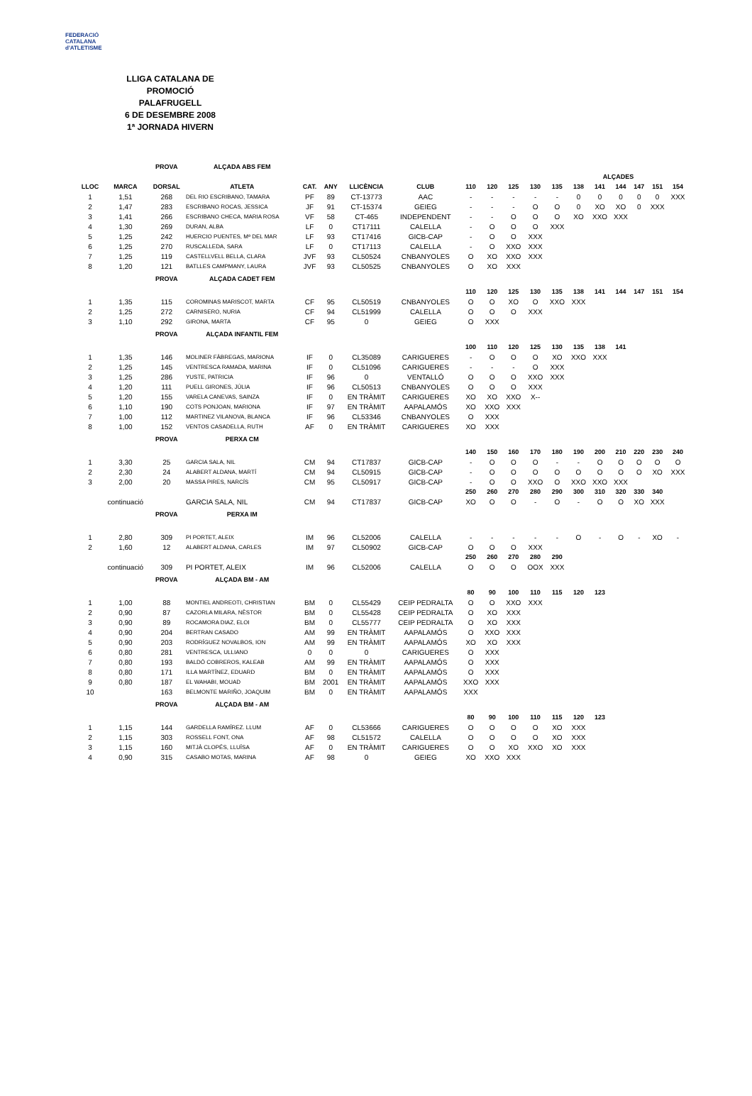FEDERACIÓ CATALANA d'ATLETISME
LLIGA CATALANA DE PROMOCIÓ
PALAFRUGELL
6 DE DESEMBRE 2008
1ª JORNADA HIVERN
| | | PROVA | ALÇADA ABS FEM | | | | | | | | | | | | | | | |
| | | | | | | | | | | | | | | ALÇADES | | | | |
| LLOC | MARCA | DORSAL | ATLETA | CAT. | ANY | LLICÈNCIA | CLUB | 110 | 120 | 125 | 130 | 135 | 138 | 141 | 144 | 147 | 151 | 154 |
| 1 | 1,51 | 268 | DEL RIO ESCRIBANO, TAMARA | PF | 89 | CT-13773 | AAC | - | - | - | - | - | 0 | 0 | 0 | 0 | 0 | XXX |
| 2 | 1,47 | 283 | ESCRIBANO ROCAS, JESSICA | JF | 91 | CT-15374 | GEIEG | - | - | - | O | O | 0 | XO | XO | 0 | XXX | |
| 3 | 1,41 | 266 | ESCRIBANO CHECA, MARIA ROSA | VF | 58 | CT-465 | INDEPENDENT | - | - | O | O | O | XO | XXO | XXX | | | |
| 4 | 1,30 | 269 | DURAN, ALBA | LF | 0 | CT17111 | CALELLA | - | O | O | O | XXX | | | | | | |
| 5 | 1,25 | 242 | HUERCIO PUENTES, Mª DEL MAR | LF | 93 | CT17416 | GICB-CAP | - | O | O | XXX | | | | | | | |
| 6 | 1,25 | 270 | RUSCALLEDA, SARA | LF | 0 | CT17113 | CALELLA | - | O | XXO | XXX | | | | | | | |
| 7 | 1,25 | 119 | CASTELLVELL BELLA, CLARA | JVF | 93 | CL50524 | CNBANYOLES | O | XO | XXO | XXX | | | | | | | |
| 8 | 1,20 | 121 | BATLLES CAMPMANY, LAURA | JVF | 93 | CL50525 | CNBANYOLES | O | XO | XXX | | | | | | | | |
| | | PROVA | ALÇADA CADET FEM | | | | | | | | | | | | | | | |
| | | | | | | | | 110 | 120 | 125 | 130 | 135 | 138 | 141 | 144 | 147 | 151 | 154 |
| 1 | 1,35 | 115 | COROMINAS MARISCOT, MARTA | CF | 95 | CL50519 | CNBANYOLES | O | O | XO | O | XXO | XXX | | | | | |
| 2 | 1,25 | 272 | CARNISERO, NURIA | CF | 94 | CL51999 | CALELLA | O | O | O | XXX | | | | | | | |
| 3 | 1,10 | 292 | GIRONA, MARTA | CF | 95 | 0 | GEIEG | O | XXX | | | | | | | | | |
| | | PROVA | ALÇADA INFANTIL FEM | | | | | | | | | | | | | | | |
| | | | | | | | | 100 | 110 | 120 | 125 | 130 | 135 | 138 | 141 | | | |
| 1 | 1,35 | 146 | MOLINER FÀBREGAS, MARIONA | IF | 0 | CL35089 | CARIGUERES | - | O | O | O | XO | XXO | XXX | | | | |
| 2 | 1,25 | 145 | VENTRESCA RAMADA, MARINA | IF | 0 | CL51096 | CARIGUERES | - | - | - | O | XXX | | | | | | |
| 3 | 1,25 | 286 | YUSTE, PATRICIA | IF | 96 | 0 | VENTALLÓ | O | O | O | XXO | XXX | | | | | | |
| 4 | 1,20 | 111 | PUELL GIRONES, JÚLIA | IF | 96 | CL50513 | CNBANYOLES | O | O | O | XXX | | | | | | | |
| 5 | 1,20 | 155 | VARELA CANEVAS, SAINZA | IF | 0 | EN TRÀMIT | CARIGUERES | XO | XO | XXO | X-- | | | | | | | |
| 6 | 1,10 | 190 | COTS PONJOAN, MARIONA | IF | 97 | EN TRÀMIT | AAPALAMÓS | XO | XXO | XXX | | | | | | | | |
| 7 | 1,00 | 112 | MARTINEZ VILANOVA, BLANCA | IF | 96 | CL53346 | CNBANYOLES | O | XXX | | | | | | | | | |
| 8 | 1,00 | 152 | VENTOS CASADELLA, RUTH | AF | 0 | EN TRÀMIT | CARIGUERES | XO | XXX | | | | | | | | | |
| | | PROVA | PERXA CM | | | | | | | | | | | | | | | |
| | | | | | | | | 140 | 150 | 160 | 170 | 180 | 190 | 200 | 210 | 220 | 230 | 240 |
| 1 | 3,30 | 25 | GARCIA SALA, NIL | CM | 94 | CT17837 | GICB-CAP | - | O | O | O | - | - | O | O | O | O | O |
| 2 | 2,30 | 24 | ALABERT ALDANA, MARTÍ | CM | 94 | CL50915 | GICB-CAP | - | O | O | O | O | O | O | O | O | XO | XXX |
| 3 | 2,00 | 20 | MASSA PIRES, NARCÍS | CM | 95 | CL50917 | GICB-CAP | - | O | O | XXO | O | XXO | XXO | XXX | | | |
| | | | | | | | | 250 | 260 | 270 | 280 | 290 | 300 | 310 | 320 | 330 | 340 | |
| | continuació | | GARCIA SALA, NIL | CM | 94 | CT17837 | GICB-CAP | XO | O | O | - | O | - | O | O | XO | XXX | |
| | | PROVA | PERXA IM | | | | | | | | | | | | | | | |
| 1 | 2,80 | 309 | PI PORTET, ALEIX | IM | 96 | CL52006 | CALELLA | - | - | - | - | - | O | - | O | - | XO | - |
| 2 | 1,60 | 12 | ALABERT ALDANA, CARLES | IM | 97 | CL50902 | GICB-CAP | O | O | O | XXX | | | | | | | |
| | | | | | | | | 250 | 260 | 270 | 280 | 290 | | | | | | |
| | continuació | 309 | PI PORTET, ALEIX | IM | 96 | CL52006 | CALELLA | O | O | O | OOX | XXX | | | | | | |
| | | PROVA | ALÇADA BM - AM | | | | | | | | | | | | | | | |
| | | | | | | | | 80 | 90 | 100 | 110 | 115 | 120 | 123 | | | | |
| 1 | 1,00 | 88 | MONTIEL ANDREOTI, CHRISTIAN | BM | 0 | CL55429 | CEIP PEDRALTA | O | O | XXO | XXX | | | | | | | |
| 2 | 0,90 | 87 | CAZORLA MILARA, NÈSTOR | BM | 0 | CL55428 | CEIP PEDRALTA | O | XO | XXX | | | | | | | | |
| 3 | 0,90 | 89 | ROCAMORA DIAZ, ELOI | BM | 0 | CL55777 | CEIP PEDRALTA | O | XO | XXX | | | | | | | | |
| 4 | 0,90 | 204 | BERTRAN CASADO | AM | 99 | EN TRÀMIT | AAPALAMÓS | O | XXO | XXX | | | | | | | | |
| 5 | 0,90 | 203 | RODRÍGUEZ NOVALBOS, ION | AM | 99 | EN TRÀMIT | AAPALAMÓS | XO | XO | XXX | | | | | | | | |
| 6 | 0,80 | 281 | VENTRESCA, ULLIANO | 0 | 0 | 0 | CARIGUERES | O | XXX | | | | | | | | | |
| 7 | 0,80 | 193 | BALDÓ COBREROS, KALEAB | AM | 99 | EN TRÀMIT | AAPALAMÓS | O | XXX | | | | | | | | | |
| 8 | 0,80 | 171 | ILLA MARTÍNEZ, EDUARD | BM | 0 | EN TRÀMIT | AAPALAMÓS | O | XXX | | | | | | | | | |
| 9 | 0,80 | 187 | EL WAHABI, MOUAD | BM | 2001 | EN TRÀMIT | AAPALAMÓS | XXO | XXX | | | | | | | | | |
| 10 | | 163 | BELMONTE MARIÑO, JOAQUIM | BM | 0 | EN TRÀMIT | AAPALAMÓS | XXX | | | | | | | | | | |
| | | PROVA | ALÇADA BM - AM | | | | | | | | | | | | | | | |
| | | | | | | | | 80 | 90 | 100 | 110 | 115 | 120 | 123 | | | | |
| 1 | 1,15 | 144 | GARDELLA RAMÍREZ. LLUM | AF | 0 | CL53666 | CARIGUERES | O | O | O | O | XO | XXX | | | | | |
| 2 | 1,15 | 303 | ROSSELL FONT, ONA | AF | 98 | CL51572 | CALELLA | O | O | O | O | XO | XXX | | | | | |
| 3 | 1,15 | 160 | MITJÀ CLOPÉS, LLUÏSA | AF | 0 | EN TRÀMIT | CARIGUERES | O | O | XO | XXO | XO | XXX | | | | | |
| 4 | 0,90 | 315 | CASABO MOTAS, MARINA | AF | 98 | 0 | GEIEG | XO | XXO | XXX | | | | | | | | |